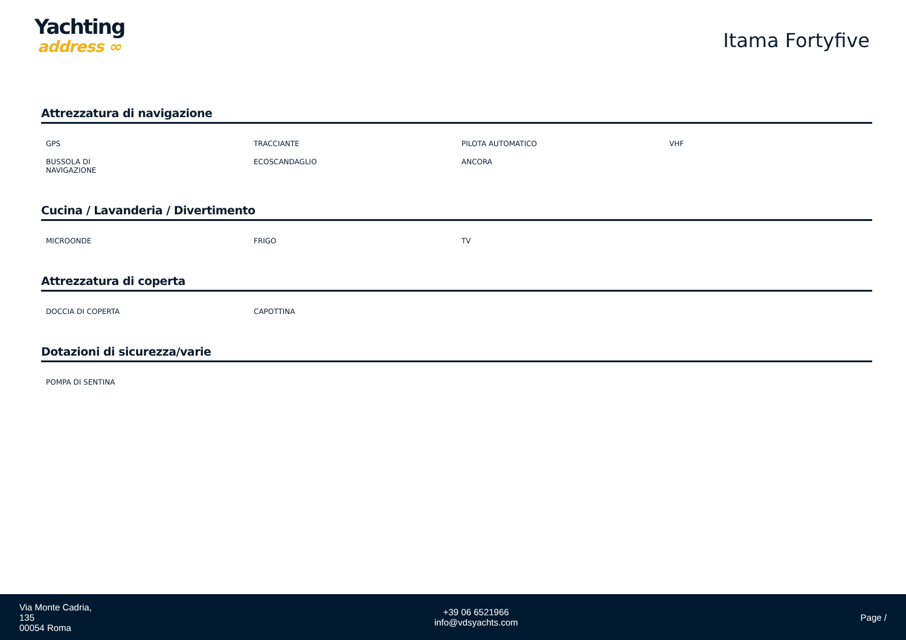Yachting
address ∞
Itama Fortyfive
Attrezzatura di navigazione
| GPS | TRACCIANTE | PILOTA AUTOMATICO | VHF |
| BUSSOLA DI NAVIGAZIONE | ECOSCANDAGLIO | ANCORA | |
Cucina / Lavanderia / Divertimento
| MICROONDE | FRIGO | TV | |
Attrezzatura di coperta
| DOCCIA DI COPERTA | CAPOTTINA | | |
Dotazioni di sicurezza/varie
| POMPA DI SENTINA | | | |
Via Monte Cadria,
135
00054 Roma
+39 06 6521966
info@vdsyachts.com
Page /